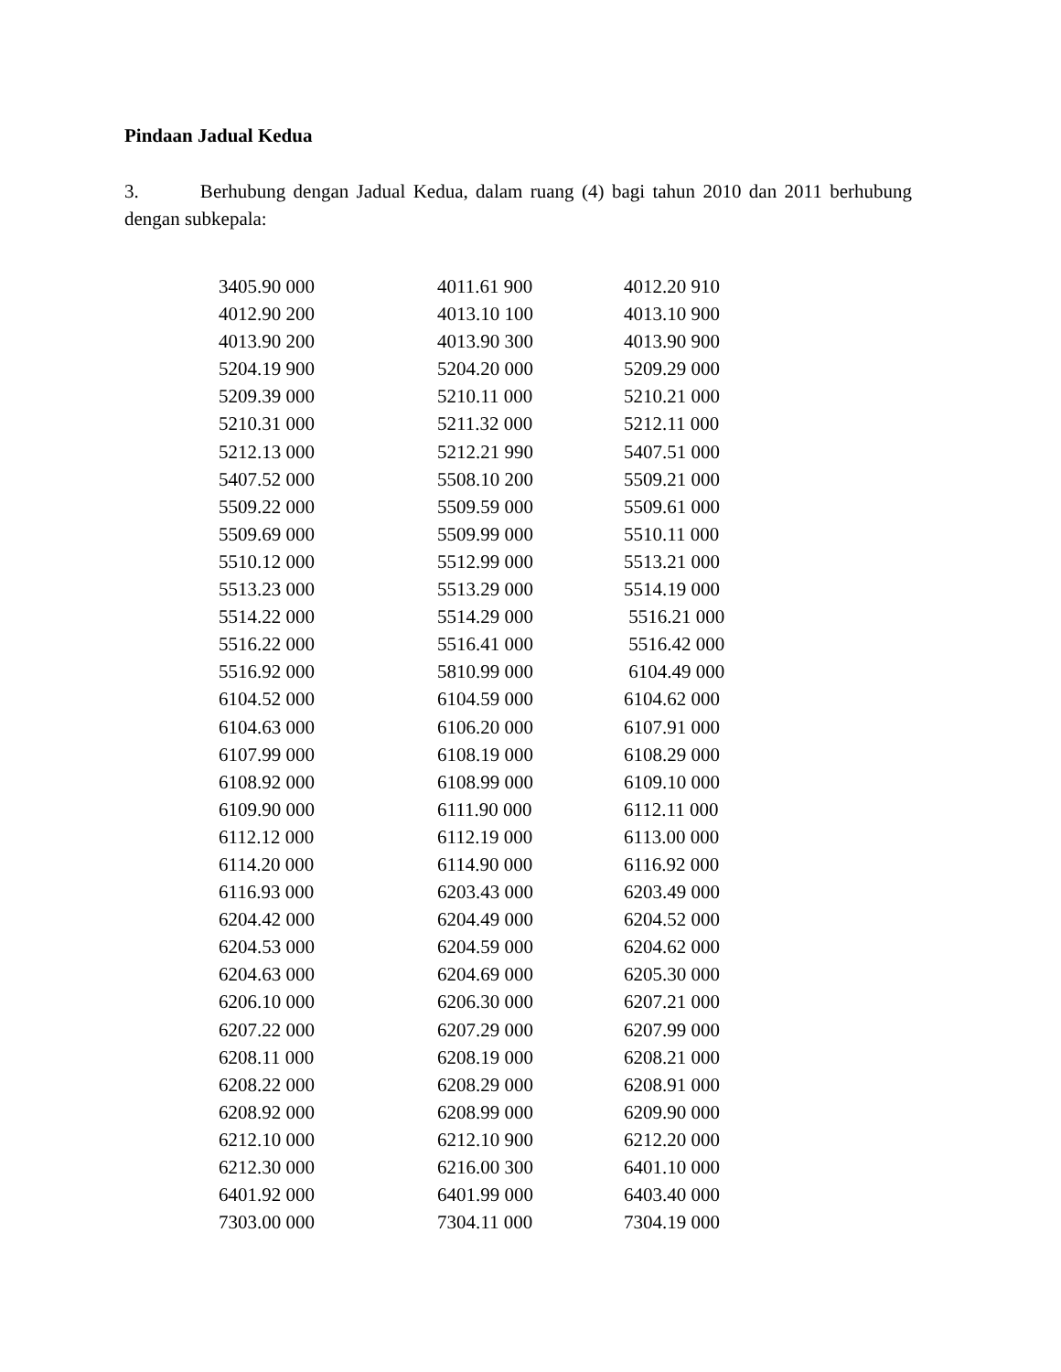Pindaan Jadual Kedua
3. Berhubung dengan Jadual Kedua, dalam ruang (4) bagi tahun 2010 dan 2011 berhubung dengan subkepala:
| 3405.90 000 | 4011.61 900 | 4012.20 910 |
| 4012.90 200 | 4013.10 100 | 4013.10 900 |
| 4013.90 200 | 4013.90 300 | 4013.90 900 |
| 5204.19 900 | 5204.20 000 | 5209.29 000 |
| 5209.39 000 | 5210.11 000 | 5210.21 000 |
| 5210.31 000 | 5211.32 000 | 5212.11 000 |
| 5212.13 000 | 5212.21 990 | 5407.51 000 |
| 5407.52 000 | 5508.10 200 | 5509.21 000 |
| 5509.22 000 | 5509.59 000 | 5509.61 000 |
| 5509.69 000 | 5509.99 000 | 5510.11 000 |
| 5510.12 000 | 5512.99 000 | 5513.21 000 |
| 5513.23 000 | 5513.29 000 | 5514.19 000 |
| 5514.22 000 | 5514.29 000 | 5516.21 000 |
| 5516.22 000 | 5516.41 000 | 5516.42 000 |
| 5516.92 000 | 5810.99 000 | 6104.49 000 |
| 6104.52 000 | 6104.59 000 | 6104.62 000 |
| 6104.63 000 | 6106.20 000 | 6107.91 000 |
| 6107.99 000 | 6108.19 000 | 6108.29 000 |
| 6108.92 000 | 6108.99 000 | 6109.10 000 |
| 6109.90 000 | 6111.90 000 | 6112.11 000 |
| 6112.12 000 | 6112.19 000 | 6113.00 000 |
| 6114.20 000 | 6114.90 000 | 6116.92 000 |
| 6116.93 000 | 6203.43 000 | 6203.49 000 |
| 6204.42 000 | 6204.49 000 | 6204.52 000 |
| 6204.53 000 | 6204.59 000 | 6204.62 000 |
| 6204.63 000 | 6204.69 000 | 6205.30 000 |
| 6206.10 000 | 6206.30 000 | 6207.21 000 |
| 6207.22 000 | 6207.29 000 | 6207.99 000 |
| 6208.11 000 | 6208.19 000 | 6208.21 000 |
| 6208.22 000 | 6208.29 000 | 6208.91 000 |
| 6208.92 000 | 6208.99 000 | 6209.90 000 |
| 6212.10 000 | 6212.10 900 | 6212.20 000 |
| 6212.30 000 | 6216.00 300 | 6401.10 000 |
| 6401.92 000 | 6401.99 000 | 6403.40 000 |
| 7303.00 000 | 7304.11 000 | 7304.19 000 |